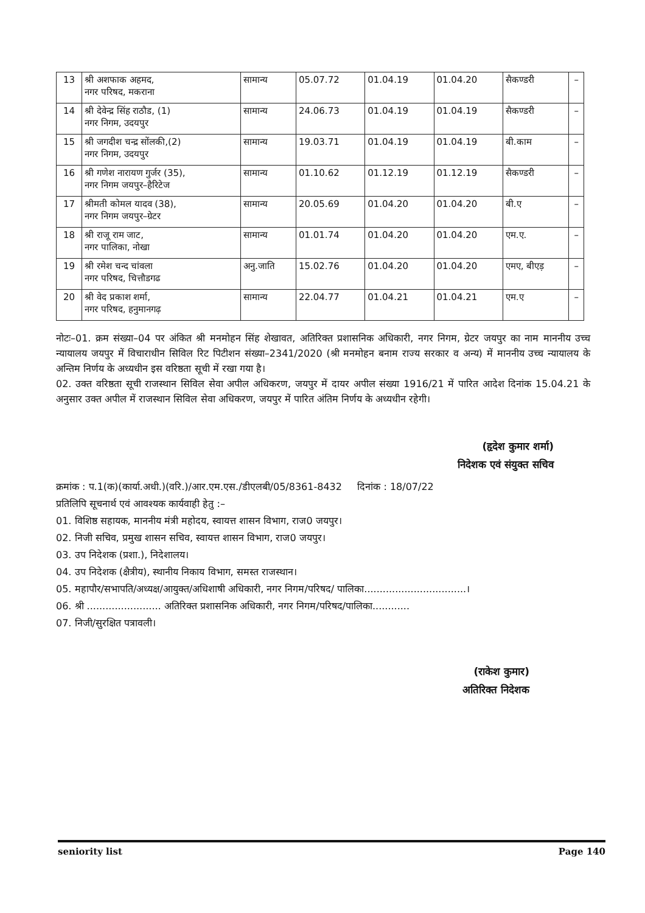| 13 | श्री अशफाक अहमद, नगर परिषद, मकराना | सामान्य | 05.07.72 | 01.04.19 | 01.04.20 | सैकण्डरी | – |
| 14 | श्री देवेन्द्र सिंह राठौड, (1) नगर निगम, उदयपुर | सामान्य | 24.06.73 | 01.04.19 | 01.04.19 | सैकण्डरी | – |
| 15 | श्री जगदीश चन्द्र सोंलकी,(2) नगर निगम, उदयपुर | सामान्य | 19.03.71 | 01.04.19 | 01.04.19 | बी.काम | – |
| 16 | श्री गणेश नारायण गुर्जर (35), नगर निगम जयपुर–हैरिटेज | सामान्य | 01.10.62 | 01.12.19 | 01.12.19 | सैकण्डरी | – |
| 17 | श्रीमती कोमल यादव (38), नगर निगम जयपुर–ग्रेटर | सामान्य | 20.05.69 | 01.04.20 | 01.04.20 | बी.ए | – |
| 18 | श्री राजू राम जाट, नगर पालिका, नोखा | सामान्य | 01.01.74 | 01.04.20 | 01.04.20 | एम.ए. | – |
| 19 | श्री रमेश चन्द चांवला नगर परिषद, चित्तौडगढ | अनु.जाति | 15.02.76 | 01.04.20 | 01.04.20 | एमए, बीएड़ | – |
| 20 | श्री वेद प्रकाश शर्मा, नगर परिषद, हनुमानगढ़ | सामान्य | 22.04.77 | 01.04.21 | 01.04.21 | एम.ए | – |
नोटः–01. क्रम संख्या–04 पर अंकित श्री मनमोहन सिंह शेखावत, अतिरिक्त प्रशासनिक अधिकारी, नगर निगम, ग्रेटर जयपुर का नाम माननीय उच्च न्यायालय जयपुर में विचाराधीन सिविल रिट पिटीशन संख्या–2341/2020 (श्री मनमोहन बनाम राज्य सरकार व अन्य) में माननीय उच्च न्यायालय के अन्तिम निर्णय के अध्यधीन इस वरिष्ठता सूची में रखा गया है।
02. उक्त वरिष्ठता सूची राजस्थान सिविल सेवा अपील अधिकरण, जयपुर में दायर अपील संख्या 1916/21 में पारित आदेश दिनांक 15.04.21 के अनुसार उक्त अपील में राजस्थान सिविल सेवा अधिकरण, जयपुर में पारित अंतिम निर्णय के अध्यधीन रहेगी।
(हृदेश कुमार शर्मा)
निदेशक एवं संयुक्त सचिव
क्रमांक : प.1(क)(कार्या.अधी.)(वरि.)/आर.एम.एस./डीएलबी/05/8361-8432 दिनांक : 18/07/22
प्रतिलिपि सूचनार्थ एवं आवश्यक कार्यवाही हेतु :–
01. विशिष्ठ सहायक, माननीय मंत्री महोदय, स्वायत्त शासन विभाग, राज0 जयपुर।
02. निजी सचिव, प्रमुख शासन सचिव, स्वायत्त शासन विभाग, राज0 जयपुर।
03. उप निदेशक (प्रशा.), निदेशालय।
04. उप निदेशक (क्षैत्रीय), स्थानीय निकाय विभाग, समस्त राजस्थान।
05. महापौर/सभापति/अध्यक्ष/आयुक्त/अधिशाषी अधिकारी, नगर निगम/परिषद/ पालिका.................................।
06. श्री ........................ अतिरिक्त प्रशासनिक अधिकारी, नगर निगम/परिषद/पालिका............
07. निजी/सुरक्षित पत्रावली।
(राकेश कुमार)
अतिरिक्त निदेशक
seniority list Page 140